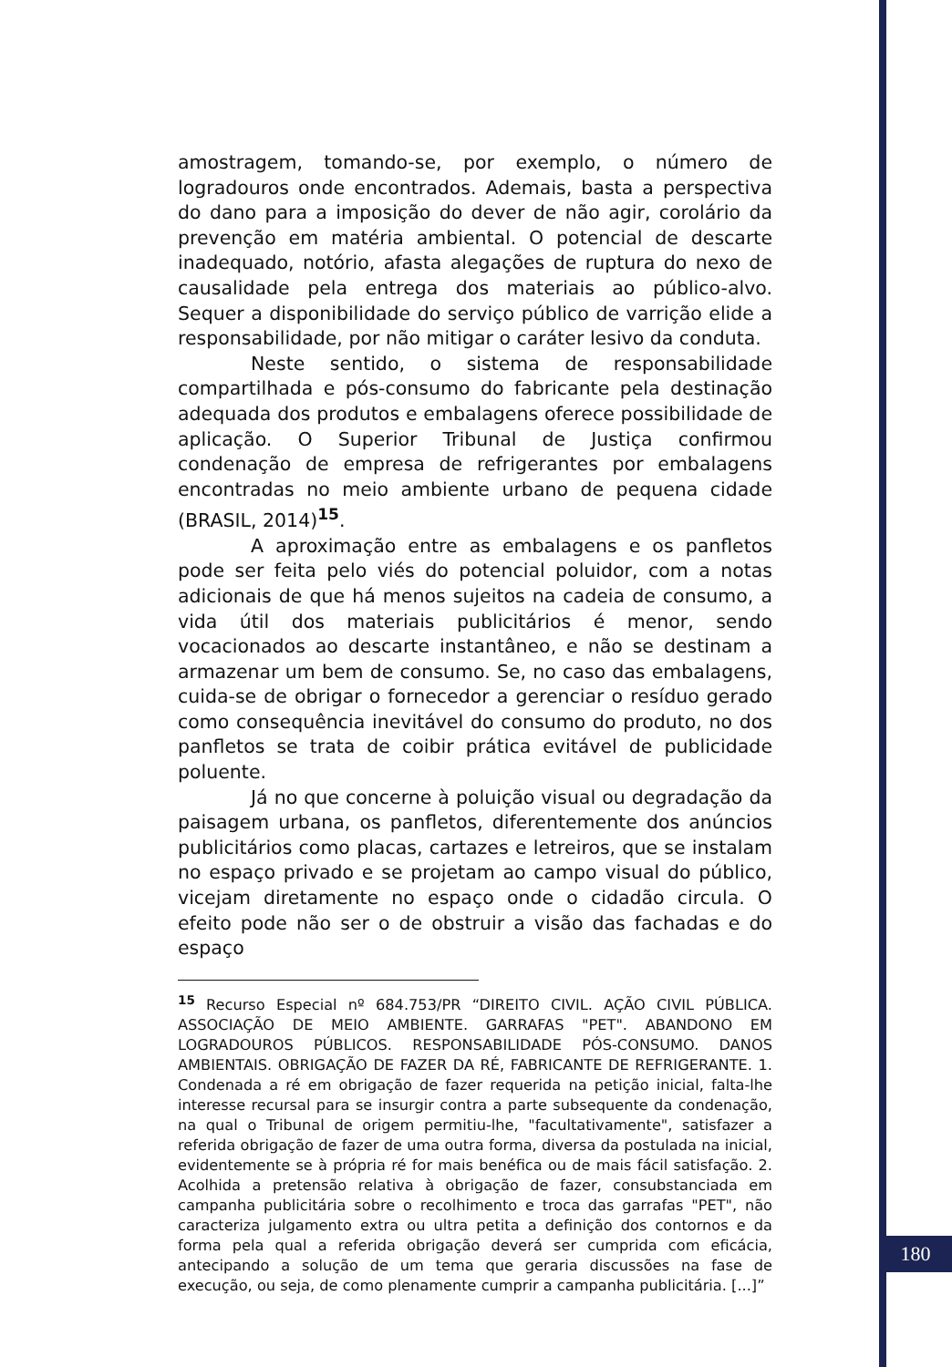amostragem, tomando-se, por exemplo, o número de logradouros onde encontrados. Ademais, basta a perspectiva do dano para a imposição do dever de não agir, corolário da prevenção em matéria ambiental. O potencial de descarte inadequado, notório, afasta alegações de ruptura do nexo de causalidade pela entrega dos materiais ao público-alvo. Sequer a disponibilidade do serviço público de varrição elide a responsabilidade, por não mitigar o caráter lesivo da conduta.
Neste sentido, o sistema de responsabilidade compartilhada e pós-consumo do fabricante pela destinação adequada dos produtos e embalagens oferece possibilidade de aplicação. O Superior Tribunal de Justiça confirmou condenação de empresa de refrigerantes por embalagens encontradas no meio ambiente urbano de pequena cidade (BRASIL, 2014)<sup>15</sup>.
A aproximação entre as embalagens e os panfletos pode ser feita pelo viés do potencial poluidor, com a notas adicionais de que há menos sujeitos na cadeia de consumo, a vida útil dos materiais publicitários é menor, sendo vocacionados ao descarte instantâneo, e não se destinam a armazenar um bem de consumo. Se, no caso das embalagens, cuida-se de obrigar o fornecedor a gerenciar o resíduo gerado como consequência inevitável do consumo do produto, no dos panfletos se trata de coibir prática evitável de publicidade poluente.
Já no que concerne à poluição visual ou degradação da paisagem urbana, os panfletos, diferentemente dos anúncios publicitários como placas, cartazes e letreiros, que se instalam no espaço privado e se projetam ao campo visual do público, vicejam diretamente no espaço onde o cidadão circula. O efeito pode não ser o de obstruir a visão das fachadas e do espaço
<sup>15</sup> Recurso Especial nº 684.753/PR “DIREITO CIVIL. AÇÃO CIVIL PÚBLICA. ASSOCIAÇÃO DE MEIO AMBIENTE. GARRAFAS "PET". ABANDONO EM LOGRADOUROS PÚBLICOS. RESPONSABILIDADE PÓS-CONSUMO. DANOS AMBIENTAIS. OBRIGAÇÃO DE FAZER DA RÉ, FABRICANTE DE REFRIGERANTE. 1. Condenada a ré em obrigação de fazer requerida na petição inicial, falta-lhe interesse recursal para se insurgir contra a parte subsequente da condenação, na qual o Tribunal de origem permitiu-lhe, "facultativamente", satisfazer a referida obrigação de fazer de uma outra forma, diversa da postulada na inicial, evidentemente se à própria ré for mais benéfica ou de mais fácil satisfação. 2. Acolhida a pretensão relativa à obrigação de fazer, consubstanciada em campanha publicitária sobre o recolhimento e troca das garrafas "PET", não caracteriza julgamento extra ou ultra petita a definição dos contornos e da forma pela qual a referida obrigação deverá ser cumprida com eficácia, antecipando a solução de um tema que geraria discussões na fase de execução, ou seja, de como plenamente cumprir a campanha publicitária. [...]”
180